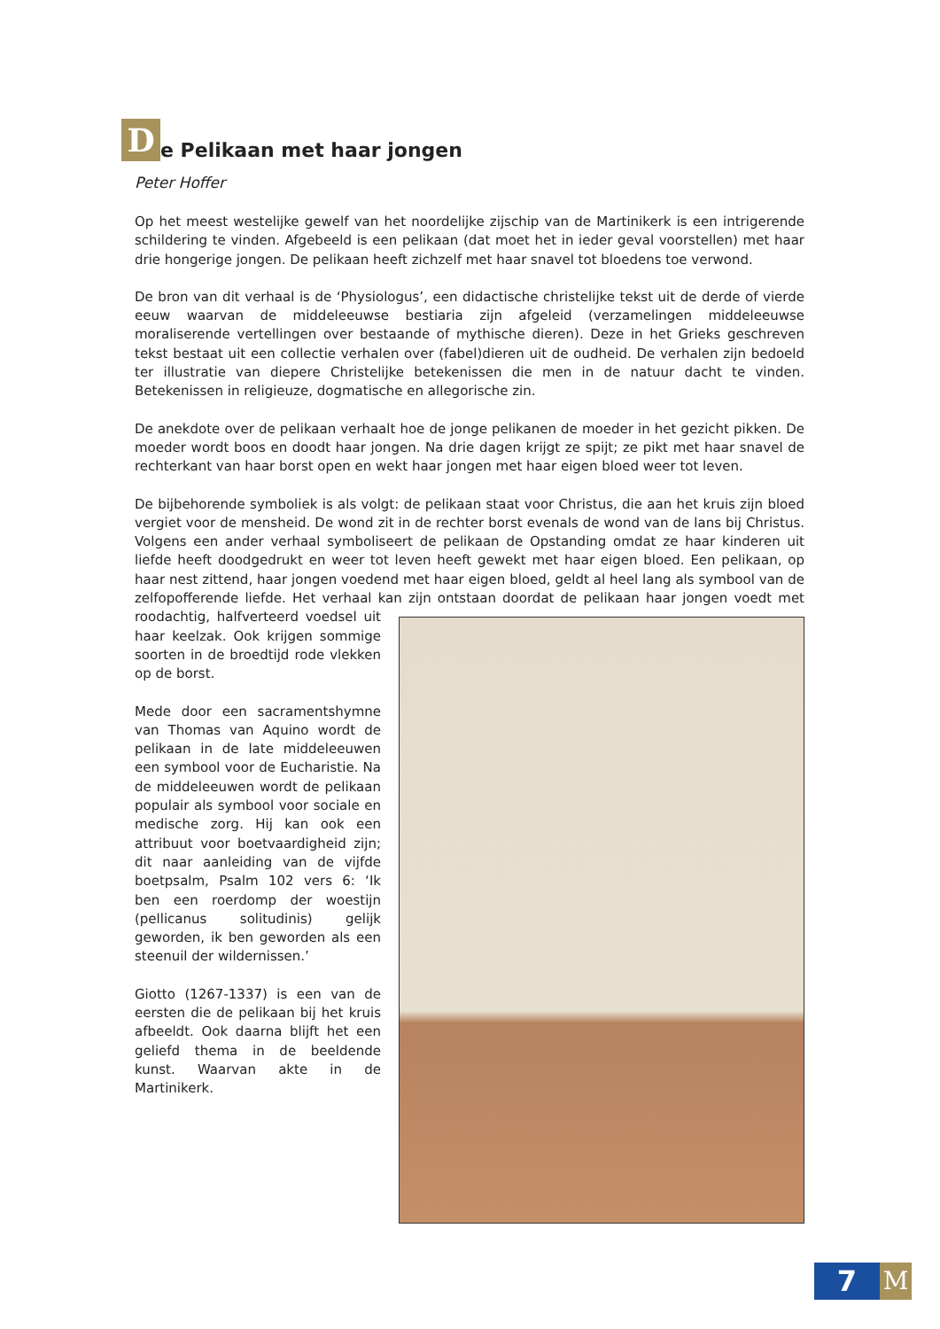De Pelikaan met haar jongen
Peter Hoffer
Op het meest westelijke gewelf van het noordelijke zijschip van de Martinikerk is een intrigerende schildering te vinden. Afgebeeld is een pelikaan (dat moet het in ieder geval voorstellen) met haar drie hongerige jongen. De pelikaan heeft zichzelf met haar snavel tot bloedens toe verwond.
De bron van dit verhaal is de ‘Physiologus’, een didactische christelijke tekst uit de derde of vierde eeuw waarvan de middeleeuwse bestiaria zijn afgeleid (verzamelingen middeleeuwse moraliserende vertellingen over bestaande of mythische dieren). Deze in het Grieks geschreven tekst bestaat uit een collectie verhalen over (fabel)dieren uit de oudheid. De verhalen zijn bedoeld ter illustratie van diepere Christelijke betekenissen die men in de natuur dacht te vinden. Betekenissen in religieuze, dogmatische en allegorische zin.
De anekdote over de pelikaan verhaalt hoe de jonge pelikanen de moeder in het gezicht pikken. De moeder wordt boos en doodt haar jongen. Na drie dagen krijgt ze spijt; ze pikt met haar snavel de rechterkant van haar borst open en wekt haar jongen met haar eigen bloed weer tot leven.
De bijbehorende symboliek is als volgt: de pelikaan staat voor Christus, die aan het kruis zijn bloed vergiet voor de mensheid. De wond zit in de rechter borst evenals de wond van de lans bij Christus. Volgens een ander verhaal symboliseert de pelikaan de Opstanding omdat ze haar kinderen uit liefde heeft doodgedrukt en weer tot leven heeft gewekt met haar eigen bloed. Een pelikaan, op haar nest zittend, haar jongen voedend met haar eigen bloed, geldt al heel lang als symbool van de zelfopofferende liefde. Het verhaal kan zijn ontstaan doordat de pelikaan haar jongen voedt met roodachtig, halfverteerd voedsel uit haar keelzak. Ook krijgen sommige soorten in de broedtijd rode vlekken op de borst.
Mede door een sacramentshymne van Thomas van Aquino wordt de pelikaan in de late middeleeuwen een symbool voor de Eucharistie. Na de middeleeuwen wordt de pelikaan populair als symbool voor sociale en medische zorg. Hij kan ook een attribuut voor boetvaardigheid zijn; dit naar aanleiding van de vijfde boetpsalm, Psalm 102 vers 6: ‘Ik ben een roerdomp der woestijn (pellicanus solitudinis) gelijk geworden, ik ben geworden als een steenuil der wildernissen.’
Giotto (1267-1337) is een van de eersten die de pelikaan bij het kruis afbeeldt. Ook daarna blijft het een geliefd thema in de beeldende kunst. Waarvan akte in de Martinikerk.
7 M